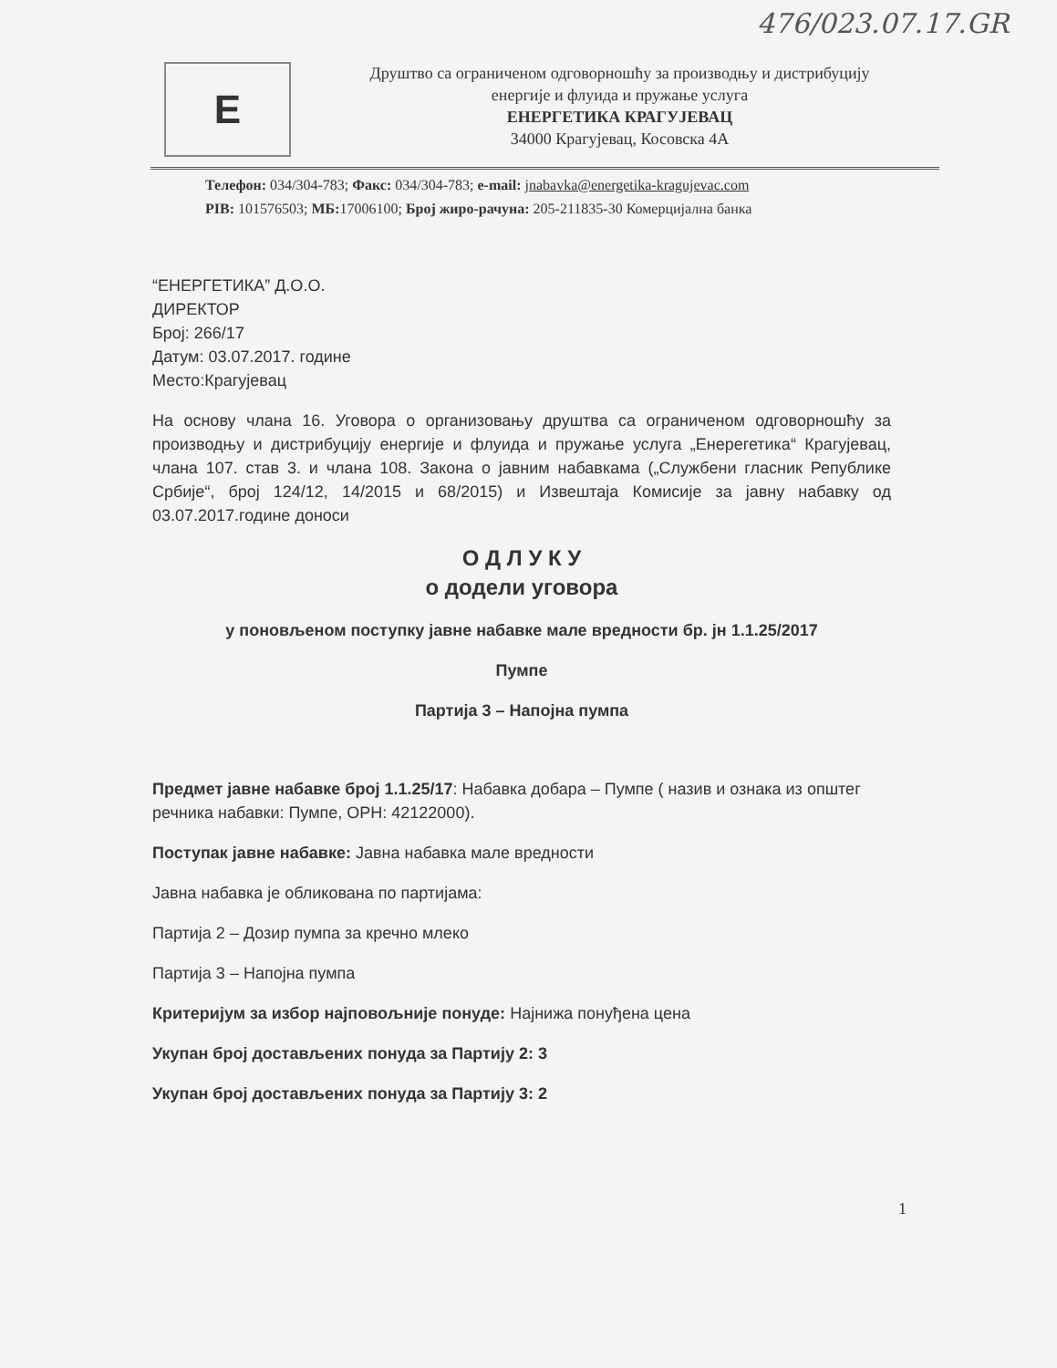476/023.07.17.GR
E
Друштво са ограниченом одговорношћу за производњу и дистрибуцију
енергије и флуида и пружање услуга
ЕНЕРГЕТИКА КРАГУЈЕВАЦ
34000 Крагујевац, Косовска 4А
Телефон: 034/304-783; Факс: 034/304-783; e-mail: jnabavka@energetika-kragujevac.com
PIB: 101576503; МБ: 17006100; Број жиро-рачуна: 205-211835-30 Комерцијална банка
“ЕНЕРГЕТИКА” Д.О.О.
ДИРЕКТОР
Број: 266/17
Датум: 03.07.2017. године
Место:Крагујевац
На основу члана 16. Уговора о организовању друштва са ограниченом одговорношћу за производњу и дистрибуцију енергије и флуида и пружање услуга „Енерегетика“ Крагујевац, члана 107. став 3. и члана 108. Закона о јавним набавкама („Службени гласник Републике Србије“, број 124/12, 14/2015 и 68/2015) и Извештаја Комисије за јавну набавку од 03.07.2017.године доноси
О Д Л У К У
о додели уговора
у поновљеном поступку јавне набавке мале вредности бр. јн 1.1.25/2017
Пумпе
Партија 3 – Напојна пумпа
Предмет јавне набавке број 1.1.25/17: Набавка добара – Пумпе ( назив и ознака из општег речника набавки: Пумпе, ОРН: 42122000).
Поступак јавне набавке: Јавна набавка мале вредности
Јавна набавка је обликована по партијама:
Партија 2 – Дозир пумпа за кречно млеко
Партија 3 – Напојна пумпа
Критеријум за избор најповољније понуде: Најнижа понуђена цена
Укупан број достављених понуда за Партију 2: 3
Укупан број достављених понуда за Партију 3: 2
1